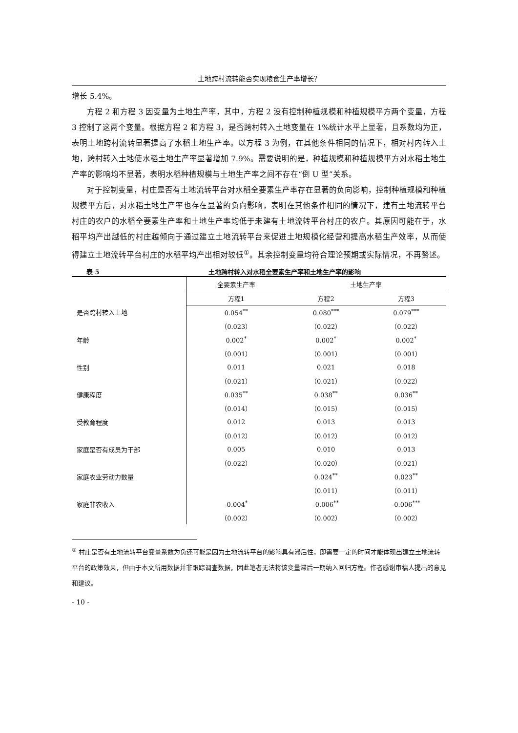土地跨村流转能否实现粮食生产率增长？
增长 5.4%。
方程 2 和方程 3 因变量为土地生产率，其中，方程 2 没有控制种植规模和种植规模平方两个变量，方程 3 控制了这两个变量。根据方程 2 和方程 3，是否跨村转入土地变量在 1%统计水平上显著，且系数均为正，表明土地跨村流转显著提高了水稻土地生产率。以方程 3 为例，在其他条件相同的情况下，相对村内转入土地，跨村转入土地使水稻土地生产率显著增加 7.9%。需要说明的是，种植规模和种植规模平方对水稻土地生产率的影响均不显著，表明水稻种植规模与土地生产率之间不存在“倒 U 型”关系。
对于控制变量，村庄是否有土地流转平台对水稻全要素生产率存在显著的负向影响，控制种植规模和种植规模平方后，对水稻土地生产率也存在显著的负向影响，表明在其他条件相同的情况下，建有土地流转平台村庄的农户的水稻全要素生产率和土地生产率均低于未建有土地流转平台村庄的农户。其原因可能在于，水稻平均产出越低的村庄越倾向于通过建立土地流转平台来促进土地规模化经营和提高水稻生产效率，从而使得建立土地流转平台村庄的水稻平均产出相对较低<sup>①</sup>。其余控制变量均符合理论预期或实际情况，不再赘述。
表 5 土地跨村转入对水稻全要素生产率和土地生产率的影响
| | 全要素生产率 | 土地生产率 | |
| | 方程1 | 方程2 | 方程3 |
| 是否跨村转入土地 | 0.054<sup>**</sup> | 0.080<sup>***</sup> | 0.079<sup>***</sup> |
| | （0.023） | （0.022） | （0.022） |
| 年龄 | 0.002<sup>*</sup> | 0.002<sup>*</sup> | 0.002<sup>*</sup> |
| | （0.001） | （0.001） | （0.001） |
| 性别 | 0.011 | 0.021 | 0.018 |
| | （0.021） | （0.021） | （0.022） |
| 健康程度 | 0.035<sup>**</sup> | 0.038<sup>**</sup> | 0.036<sup>**</sup> |
| | （0.014） | （0.015） | （0.015） |
| 受教育程度 | 0.012 | 0.013 | 0.013 |
| | （0.012） | （0.012） | （0.012） |
| 家庭是否有成员为干部 | 0.005 | 0.010 | 0.013 |
| | （0.022） | （0.020） | （0.021） |
| 家庭农业劳动力数量 | | 0.024<sup>**</sup> | 0.023<sup>**</sup> |
| | | （0.011） | （0.011） |
| 家庭非农收入 | -0.004<sup>*</sup> | -0.006<sup>**</sup> | -0.006<sup>***</sup> |
| | （0.002） | （0.002） | （0.002） |
<sup>①</sup> 村庄是否有土地流转平台变量系数为负还可能是因为土地流转平台的影响具有滞后性，即需要一定的时间才能体现出建立土地流转平台的政策效果，但由于本文所用数据并非跟踪调查数据，因此笔者无法将该变量滞后一期纳入回归方程。作者感谢审稿人提出的意见和建议。
- 10 -